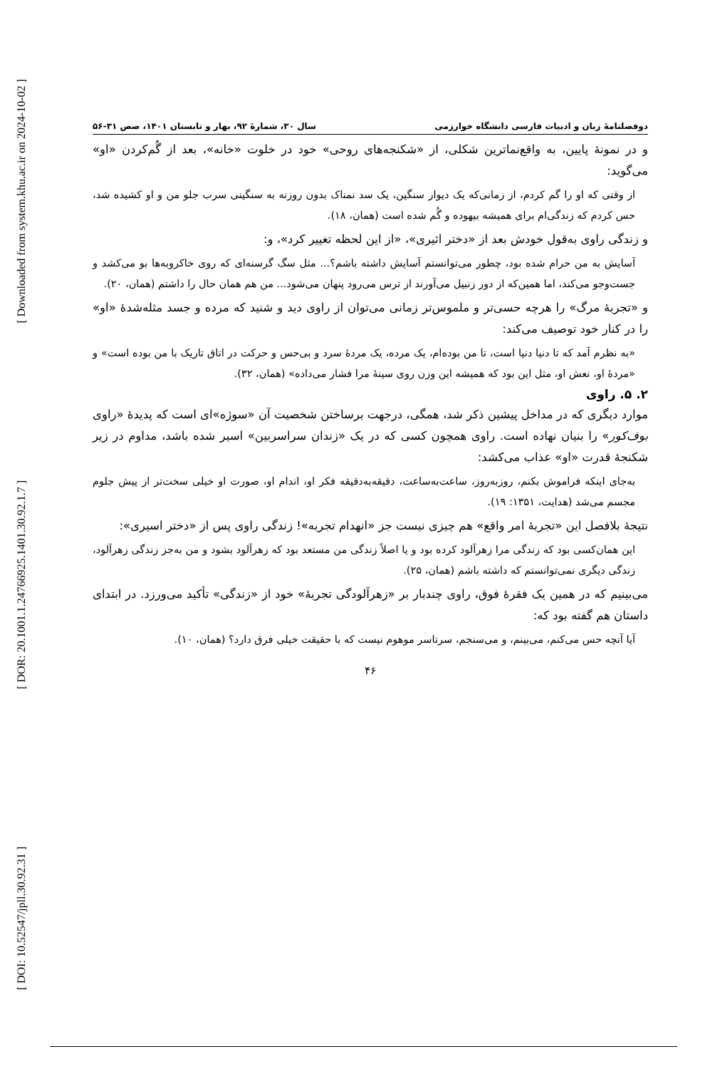[ Downloaded from system.khu.ac.ir on 2024-10-02 ]
[ DOR: 20.1001.1.24766925.1401.30.92.1.7 ]
[ DOI: 10.52547/jpll.30.92.31 ]
دوفصلنامهٔ زبان و ادبیات فارسی دانشگاه خوارزمی سال ۳۰، شمارهٔ ۹۲، بهار و تابستان ۱۴۰۱، صص ۳۱-۵۶
و در نمونهٔ پایین، به واقع‌نماترین شکلی، از «شکنجه‌های روحی» خود در خلوت «خانه»، بعد از گُم‌کردن «او» می‌گوید:
از وقتی که او را گم کردم، از زمانی‌که یک دیوار سنگین، یک سد نمناک بدون روزنه به سنگینی سرب جلو من و او کشیده شد، حس کردم که زندگی‌ام برای همیشه بیهوده و گُم شده است (همان، ۱۸).
و زندگی راوی به‌قول خودش بعد از «دختر اثیری»، «از این لحظه تغییر کرد»، و:
آسایش به من حرام شده بود، چطور می‌توانستم آسایش داشته باشم؟... مثل سگ گرسنه‌ای که روی خاکروبه‌ها بو می‌کشد و جست‌وجو می‌کند، اما همین‌که از دور زنبیل می‌آورند از ترس می‌رود پنهان می‌شود... من هم همان حال را داشتم (همان، ۲۰).
و «تجربهٔ مرگ» را هرچه حسی‌تر و ملموس‌تر زمانی می‌توان از راوی دید و شنید که مرده و جسد مثله‌شدهٔ «او» را در کنار خود توصیف می‌کند:
«به نظرم آمد که تا دنیا دنیا است، تا من بوده‌ام، یک مرده، یک مردهٔ سرد و بی‌حس و حرکت در اتاق تاریک با من بوده است» و «مردهٔ او، نعش او، مثل این بود که همیشه این وزن روی سینهٔ مرا فشار می‌داده» (همان، ۳۲).
۲. ۵. راوی
موارد دیگری که در مداخل پیشین ذکر شد، همگی، درجهت برساختن شخصیت آن «سوژه»‌ای است که پدیدهٔ «راوی بوف‌کور» را بنیان نهاده است. راوی همچون کسی که در یک «زندان سراسربین» اسیر شده باشد، مداوم در زیر شکنجهٔ قدرت «او» عذاب می‌کشد:
به‌جای اینکه فراموش بکنم، روزبه‌روز، ساعت‌به‌ساعت، دقیقه‌به‌دقیقه فکر او، اندام او، صورت او خیلی سخت‌تر از پیش جلوم مجسم می‌شد (هدایت، ۱۳۵۱: ۱۹).
نتیجهٔ بلافصل این «تجربهٔ امر واقع» هم چیزی نیست جز «انهدام تجربه»! زندگی راوی پس از «دختر اسیری»:
این همان‌کسی بود که زندگی مرا زهرآلود کرده بود و یا اصلاً زندگی من مستعد بود که زهرآلود بشود و من به‌جز زندگی زهرآلود، زندگی دیگری نمی‌توانستم که داشته باشم (همان، ۲۵).
می‌بینیم که در همین یک فقرهٔ فوق، راوی چندبار بر «زهرآلودگی تجربهٔ» خود از «زندگی» تأکید می‌ورزد. در ابتدای داستان هم گفته بود که:
آیا آنچه حس می‌کنم، می‌بینم، و می‌سنجم، سرتاسر موهوم نیست که با حقیقت خیلی فرق دارد؟ (همان، ۱۰).
۴۶